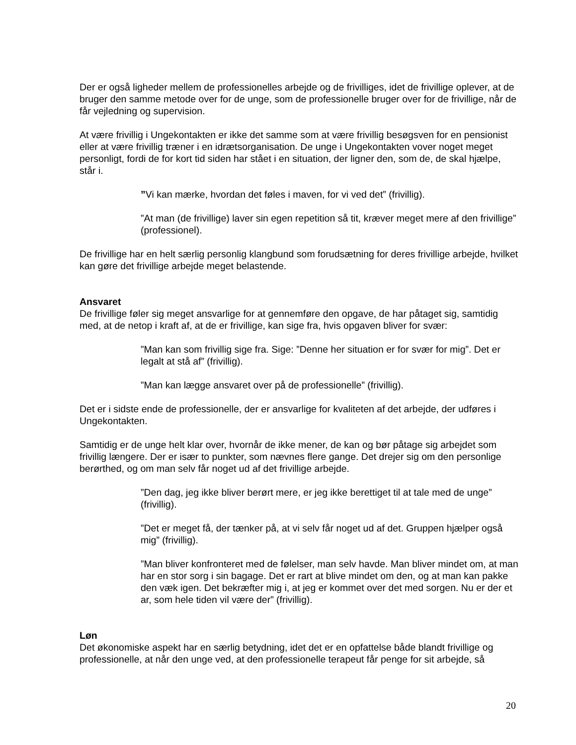Der er også ligheder mellem de professionelles arbejde og de frivilliges, idet de frivillige oplever, at de bruger den samme metode over for de unge, som de professionelle bruger over for de frivillige, når de får vejledning og supervision.
At være frivillig i Ungekontakten er ikke det samme som at være frivillig besøgsven for en pensionist eller at være frivillig træner i en idrætsorganisation. De unge i Ungekontakten vover noget meget personligt, fordi de for kort tid siden har stået i en situation, der ligner den, som de, de skal hjælpe, står i.
”Vi kan mærke, hvordan det føles i maven, for vi ved det” (frivillig).
”At man (de frivillige) laver sin egen repetition så tit, kræver meget mere af den frivillige” (professionel).
De frivillige har en helt særlig personlig klangbund som forudsætning for deres frivillige arbejde, hvilket kan gøre det frivillige arbejde meget belastende.
Ansvaret
De frivillige føler sig meget ansvarlige for at gennemføre den opgave, de har påtaget sig, samtidig med, at de netop i kraft af, at de er frivillige, kan sige fra, hvis opgaven bliver for svær:
”Man kan som frivillig sige fra. Sige: ”Denne her situation er for svær for mig”. Det er legalt at stå af” (frivillig).
”Man kan lægge ansvaret over på de professionelle” (frivillig).
Det er i sidste ende de professionelle, der er ansvarlige for kvaliteten af det arbejde, der udføres i Ungekontakten.
Samtidig er de unge helt klar over, hvornår de ikke mener, de kan og bør påtage sig arbejdet som frivillig længere. Der er især to punkter, som nævnes flere gange. Det drejer sig om den personlige berørthed, og om man selv får noget ud af det frivillige arbejde.
”Den dag, jeg ikke bliver berørt mere, er jeg ikke berettiget til at tale med de unge” (frivillig).
”Det er meget få, der tænker på, at vi selv får noget ud af det. Gruppen hjælper også mig” (frivillig).
”Man bliver konfronteret med de følelser, man selv havde. Man bliver mindet om, at man har en stor sorg i sin bagage. Det er rart at blive mindet om den, og at man kan pakke den væk igen. Det bekræfter mig i, at jeg er kommet over det med sorgen. Nu er der et ar, som hele tiden vil være der” (frivillig).
Løn
Det økonomiske aspekt har en særlig betydning, idet det er en opfattelse både blandt frivillige og professionelle, at når den unge ved, at den professionelle terapeut får penge for sit arbejde, så
20